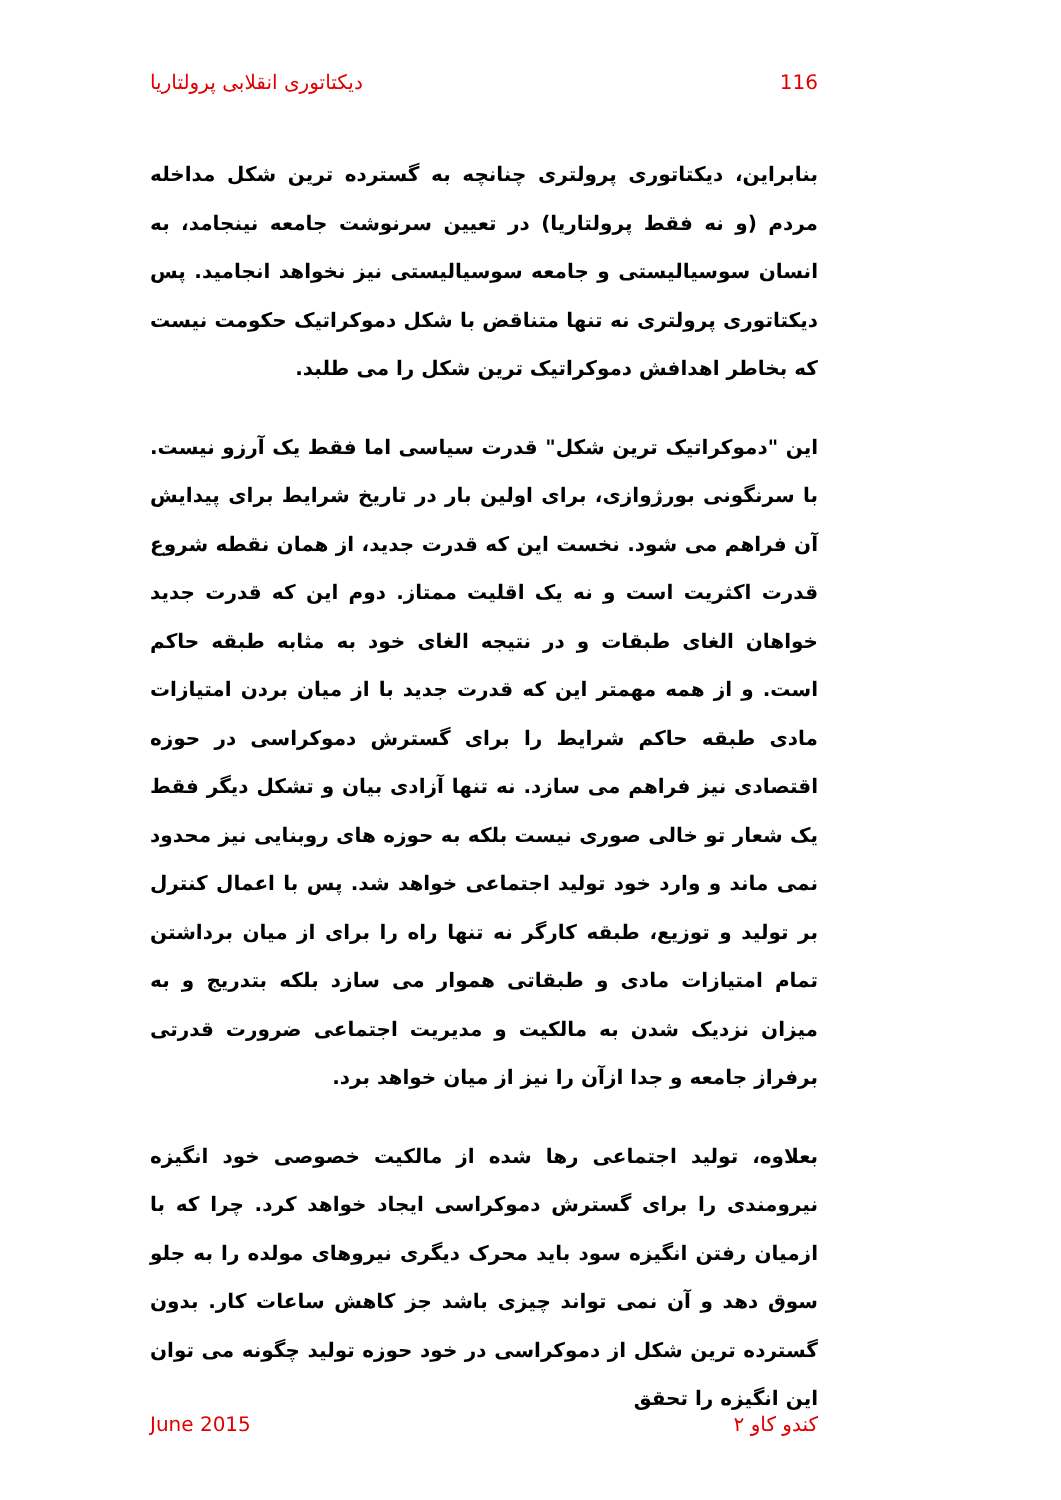دیکتاتوری انقلابی پرولتاریا 116
بنابراین، دیکتاتوری پرولتری چنانچه به گسترده ترین شکل مداخله مردم (و نه فقط پرولتاریا) در تعیین سرنوشت جامعه نینجامد، به انسان سوسیالیستی و جامعه سوسیالیستی نیز نخواهد انجامید. پس دیکتاتوری پرولتری نه تنها متناقض با شکل دموکراتیک حکومت نیست که بخاطر اهدافش دموکراتیک ترین شکل را می طلبد.
این "دموکراتیک ترین شکل" قدرت سیاسی اما فقط یک آرزو نیست. با سرنگونی بورژوازی، برای اولین بار در تاریخ شرایط برای پیدایش آن فراهم می شود. نخست این که قدرت جدید، از همان نقطه شروع قدرت اکثریت است و نه یک اقلیت ممتاز. دوم این که قدرت جدید خواهان الغای طبقات و در نتیجه الغای خود به مثابه طبقه حاکم است. و از همه مهمتر این که قدرت جدید با از میان بردن امتیازات مادی طبقه حاکم شرایط را برای گسترش دموکراسی در حوزه اقتصادی نیز فراهم می سازد. نه تنها آزادی بیان و تشکل دیگر فقط یک شعار تو خالی صوری نیست بلکه به حوزه های روبنایی نیز محدود نمی ماند و وارد خود تولید اجتماعی خواهد شد. پس با اعمال کنترل بر تولید و توزیع، طبقه کارگر نه تنها راه را برای از میان برداشتن تمام امتیازات مادی و طبقاتی هموار می سازد بلکه بتدریج و به میزان نزدیک شدن به مالکیت و مدیریت اجتماعی ضرورت قدرتی برفراز جامعه و جدا ازآن را نیز از میان خواهد برد.
بعلاوه، تولید اجتماعی رها شده از مالکیت خصوصی خود انگیزه نیرومندی را برای گسترش دموکراسی ایجاد خواهد کرد. چرا که با ازمیان رفتن انگیزه سود باید محرک دیگری نیروهای مولده را به جلو سوق دهد و آن نمی تواند چیزی باشد جز کاهش ساعات کار. بدون گسترده ترین شکل از دموکراسی در خود حوزه تولید چگونه می توان این انگیزه را تحقق
June 2015 کندو کاو ۲